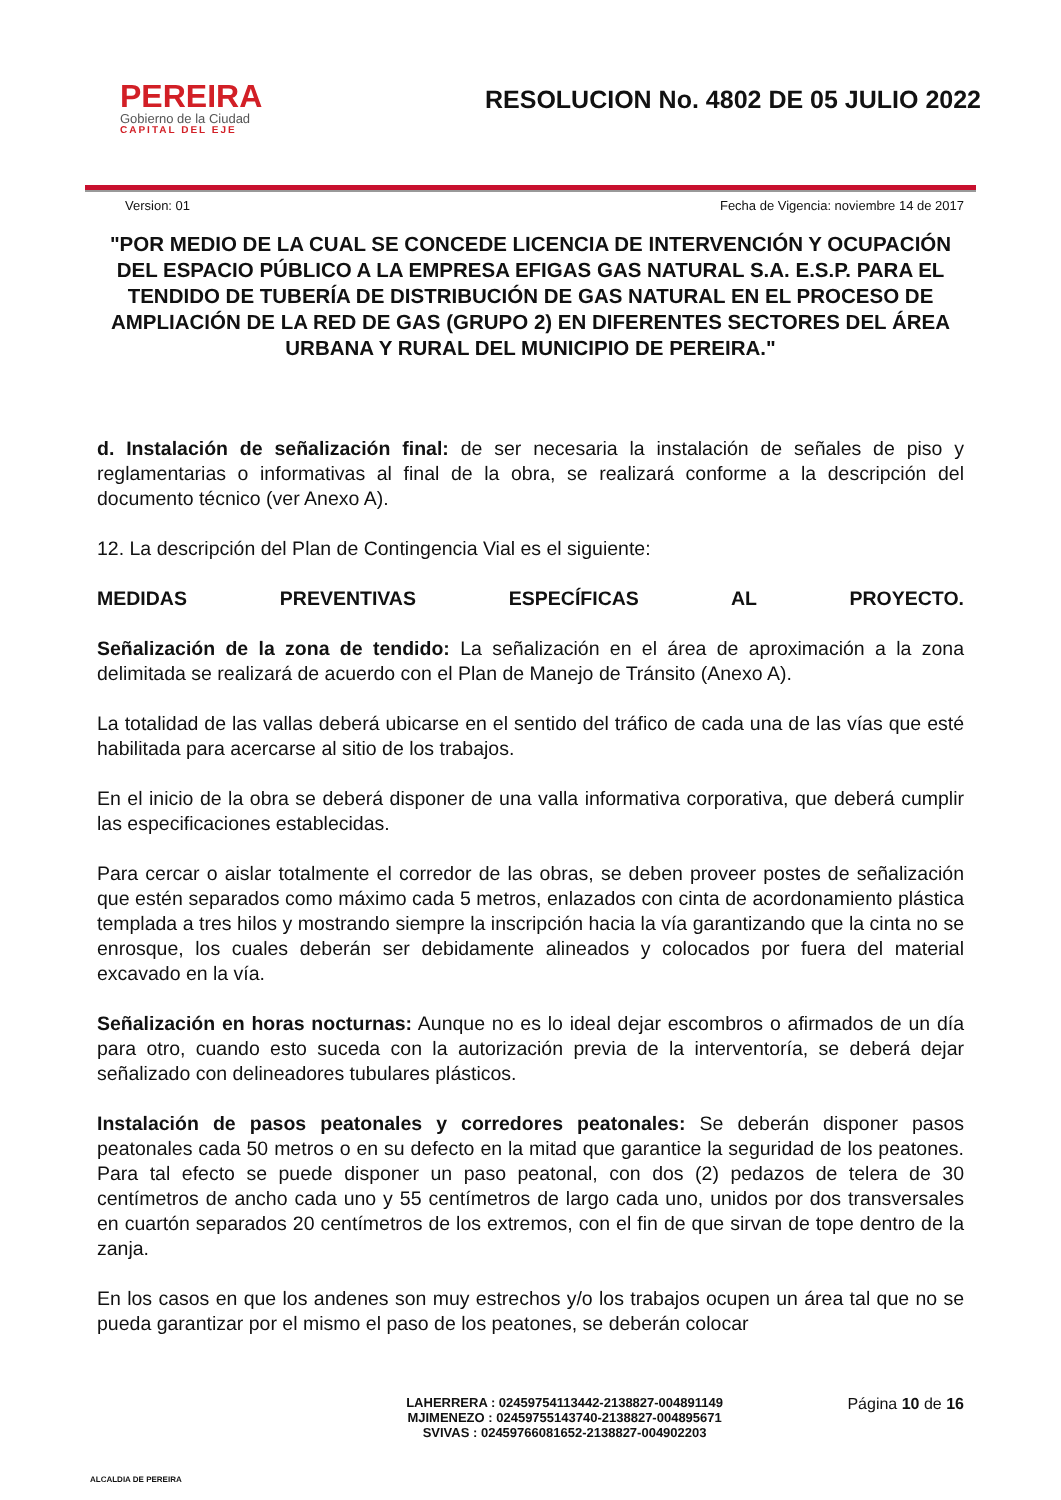PEREIRA
Gobierno de la Ciudad
CAPITAL DEL EJE
RESOLUCION No. 4802 DE 05 JULIO 2022
Version: 01 Fecha de Vigencia: noviembre 14 de 2017
"POR MEDIO DE LA CUAL SE CONCEDE LICENCIA DE INTERVENCIÓN Y OCUPACIÓN DEL ESPACIO PÚBLICO A LA EMPRESA EFIGAS GAS NATURAL S.A. E.S.P. PARA EL TENDIDO DE TUBERÍA DE DISTRIBUCIÓN DE GAS NATURAL EN EL PROCESO DE AMPLIACIÓN DE LA RED DE GAS (GRUPO 2) EN DIFERENTES SECTORES DEL ÁREA URBANA Y RURAL DEL MUNICIPIO DE PEREIRA."
d. Instalación de señalización final: de ser necesaria la instalación de señales de piso y reglamentarias o informativas al final de la obra, se realizará conforme a la descripción del documento técnico (ver Anexo A).
12. La descripción del Plan de Contingencia Vial es el siguiente:
MEDIDAS PREVENTIVAS ESPECÍFICAS AL PROYECTO.
Señalización de la zona de tendido: La señalización en el área de aproximación a la zona delimitada se realizará de acuerdo con el Plan de Manejo de Tránsito (Anexo A).
La totalidad de las vallas deberá ubicarse en el sentido del tráfico de cada una de las vías que esté habilitada para acercarse al sitio de los trabajos.
En el inicio de la obra se deberá disponer de una valla informativa corporativa, que deberá cumplir las especificaciones establecidas.
Para cercar o aislar totalmente el corredor de las obras, se deben proveer postes de señalización que estén separados como máximo cada 5 metros, enlazados con cinta de acordonamiento plástica templada a tres hilos y mostrando siempre la inscripción hacia la vía garantizando que la cinta no se enrosque, los cuales deberán ser debidamente alineados y colocados por fuera del material excavado en la vía.
Señalización en horas nocturnas: Aunque no es lo ideal dejar escombros o afirmados de un día para otro, cuando esto suceda con la autorización previa de la interventoría, se deberá dejar señalizado con delineadores tubulares plásticos.
Instalación de pasos peatonales y corredores peatonales: Se deberán disponer pasos peatonales cada 50 metros o en su defecto en la mitad que garantice la seguridad de los peatones. Para tal efecto se puede disponer un paso peatonal, con dos (2) pedazos de telera de 30 centímetros de ancho cada uno y 55 centímetros de largo cada uno, unidos por dos transversales en cuartón separados 20 centímetros de los extremos, con el fin de que sirvan de tope dentro de la zanja.
En los casos en que los andenes son muy estrechos y/o los trabajos ocupen un área tal que no se pueda garantizar por el mismo el paso de los peatones, se deberán colocar
ALCALDIA DE PEREIRA
LAHERRERA : 02459754113442-2138827-004891149
MJIMENEZO : 02459755143740-2138827-004895671
SVIVAS : 02459766081652-2138827-004902203
Página 10 de 16